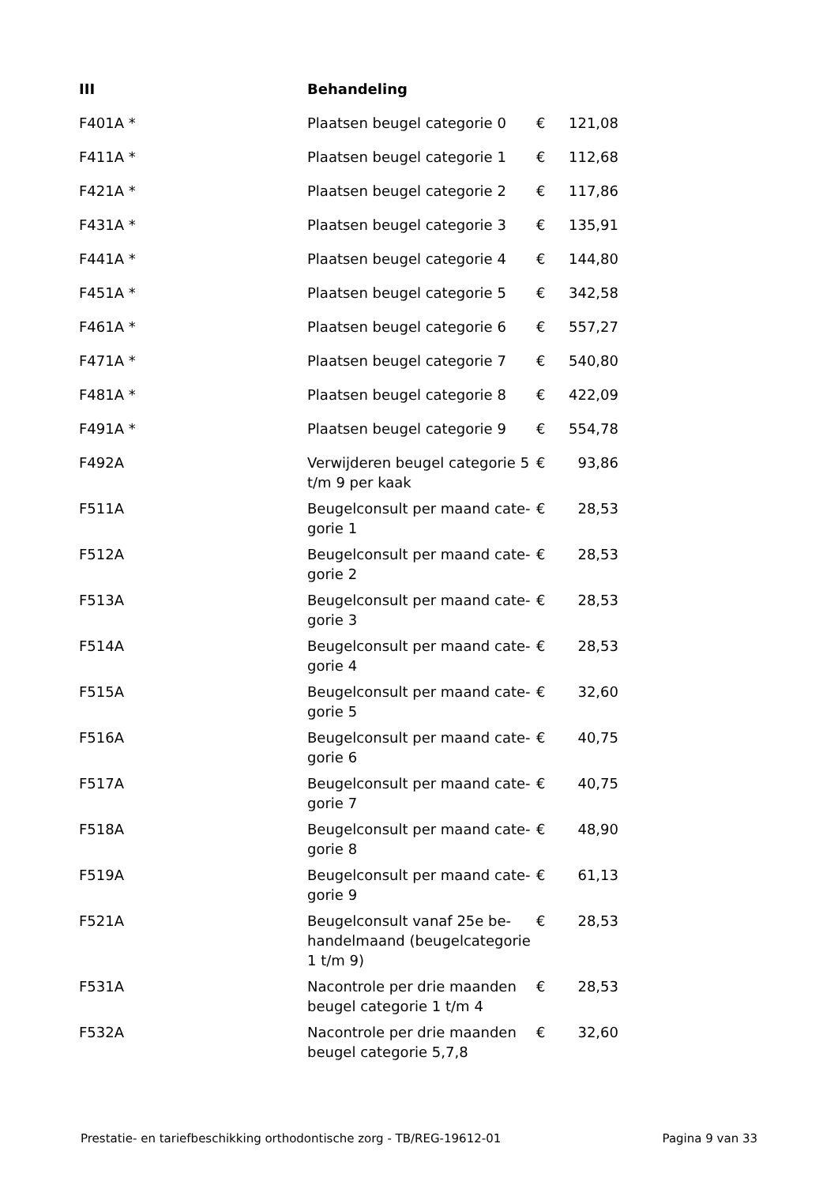| III | Behandeling | | |
| --- | --- | --- | --- |
| F401A * | Plaatsen beugel categorie 0 | € | 121,08 |
| F411A * | Plaatsen beugel categorie 1 | € | 112,68 |
| F421A * | Plaatsen beugel categorie 2 | € | 117,86 |
| F431A * | Plaatsen beugel categorie 3 | € | 135,91 |
| F441A * | Plaatsen beugel categorie 4 | € | 144,80 |
| F451A * | Plaatsen beugel categorie 5 | € | 342,58 |
| F461A * | Plaatsen beugel categorie 6 | € | 557,27 |
| F471A * | Plaatsen beugel categorie 7 | € | 540,80 |
| F481A * | Plaatsen beugel categorie 8 | € | 422,09 |
| F491A * | Plaatsen beugel categorie 9 | € | 554,78 |
| F492A | Verwijderen beugel categorie 5 t/m 9 per kaak | € | 93,86 |
| F511A | Beugelconsult per maand cate-gorie 1 | € | 28,53 |
| F512A | Beugelconsult per maand cate-gorie 2 | € | 28,53 |
| F513A | Beugelconsult per maand cate-gorie 3 | € | 28,53 |
| F514A | Beugelconsult per maand cate-gorie 4 | € | 28,53 |
| F515A | Beugelconsult per maand cate-gorie 5 | € | 32,60 |
| F516A | Beugelconsult per maand cate-gorie 6 | € | 40,75 |
| F517A | Beugelconsult per maand cate-gorie 7 | € | 40,75 |
| F518A | Beugelconsult per maand cate-gorie 8 | € | 48,90 |
| F519A | Beugelconsult per maand cate-gorie 9 | € | 61,13 |
| F521A | Beugelconsult vanaf 25e be-handelmaand (beugelcategorie 1 t/m 9) | € | 28,53 |
| F531A | Nacontrole per drie maanden beugel categorie 1 t/m 4 | € | 28,53 |
| F532A | Nacontrole per drie maanden beugel categorie 5,7,8 | € | 32,60 |
Prestatie- en tariefbeschikking orthodontische zorg - TB/REG-19612-01 Pagina 9 van 33